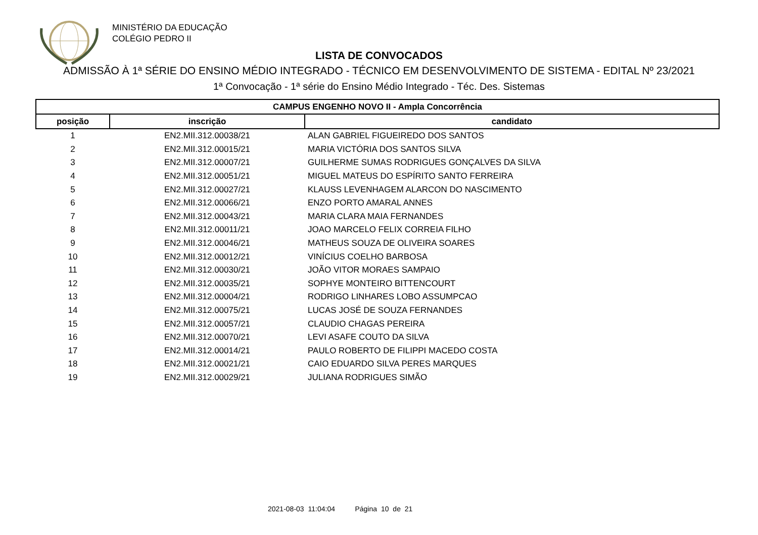MINISTÉRIO DA EDUCAÇÃO
COLÉGIO PEDRO II
LISTA DE CONVOCADOS
ADMISSÃO À 1ª SÉRIE DO ENSINO MÉDIO INTEGRADO - TÉCNICO EM DESENVOLVIMENTO DE SISTEMA - EDITAL Nº 23/2021
1ª Convocação - 1ª série do Ensino Médio Integrado - Téc. Des. Sistemas
| CAMPUS ENGENHO NOVO II - Ampla Concorrência | | |
| --- | --- | --- |
| posição | inscrição | candidato |
| 1 | EN2.MII.312.00038/21 | ALAN GABRIEL FIGUEIREDO DOS SANTOS |
| 2 | EN2.MII.312.00015/21 | MARIA VICTÓRIA DOS SANTOS SILVA |
| 3 | EN2.MII.312.00007/21 | GUILHERME SUMAS RODRIGUES GONÇALVES DA SILVA |
| 4 | EN2.MII.312.00051/21 | MIGUEL MATEUS DO ESPÍRITO SANTO FERREIRA |
| 5 | EN2.MII.312.00027/21 | KLAUSS LEVENHAGEM ALARCON DO NASCIMENTO |
| 6 | EN2.MII.312.00066/21 | ENZO PORTO AMARAL ANNES |
| 7 | EN2.MII.312.00043/21 | MARIA CLARA MAIA FERNANDES |
| 8 | EN2.MII.312.00011/21 | JOAO MARCELO FELIX CORREIA FILHO |
| 9 | EN2.MII.312.00046/21 | MATHEUS SOUZA DE OLIVEIRA SOARES |
| 10 | EN2.MII.312.00012/21 | VINÍCIUS COELHO BARBOSA |
| 11 | EN2.MII.312.00030/21 | JOÃO VITOR MORAES SAMPAIO |
| 12 | EN2.MII.312.00035/21 | SOPHYE MONTEIRO BITTENCOURT |
| 13 | EN2.MII.312.00004/21 | RODRIGO LINHARES LOBO ASSUMPCAO |
| 14 | EN2.MII.312.00075/21 | LUCAS JOSÉ DE SOUZA FERNANDES |
| 15 | EN2.MII.312.00057/21 | CLAUDIO CHAGAS PEREIRA |
| 16 | EN2.MII.312.00070/21 | LEVI ASAFE COUTO DA SILVA |
| 17 | EN2.MII.312.00014/21 | PAULO ROBERTO DE FILIPPI MACEDO COSTA |
| 18 | EN2.MII.312.00021/21 | CAIO EDUARDO SILVA PERES MARQUES |
| 19 | EN2.MII.312.00029/21 | JULIANA RODRIGUES SIMÃO |
2021-08-03 11:04:04 Página 10 de 21